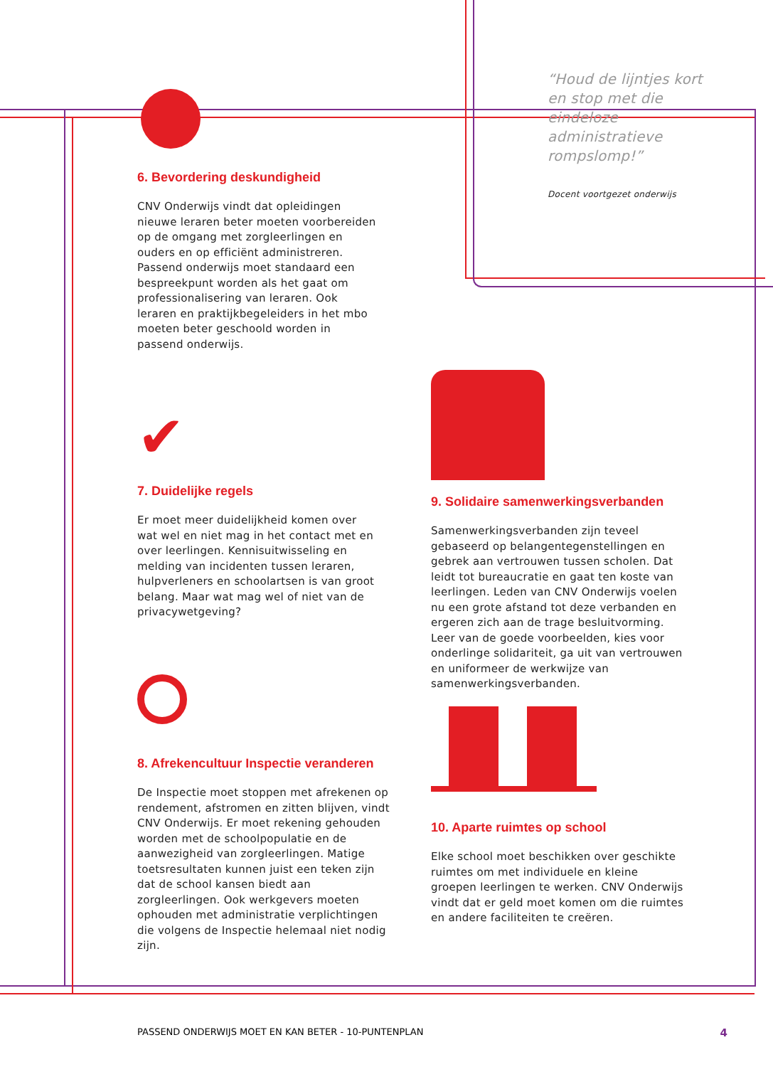“Houd de lijntjes kort en stop met die eindeloze administratieve rompslomp!”
Docent voortgezet onderwijs
6. Bevordering deskundigheid
CNV Onderwijs vindt dat opleidingen nieuwe leraren beter moeten voorbereiden op de omgang met zorgleerlingen en ouders en op efficiënt administreren. Passend onderwijs moet standaard een bespreekpunt worden als het gaat om professionalisering van leraren. Ook leraren en praktijkbegeleiders in het mbo moeten beter geschoold worden in passend onderwijs.
✔
7. Duidelijke regels
Er moet meer duidelijkheid komen over wat wel en niet mag in het contact met en over leerlingen. Kennisuitwisseling en melding van incidenten tussen leraren, hulpverleners en schoolartsen is van groot belang. Maar wat mag wel of niet van de privacywetgeving?
8. Afrekencultuur Inspectie veranderen
De Inspectie moet stoppen met afrekenen op rendement, afstromen en zitten blijven, vindt CNV Onderwijs. Er moet rekening gehouden worden met de schoolpopulatie en de aanwezigheid van zorgleerlingen. Matige toetsresultaten kunnen juist een teken zijn dat de school kansen biedt aan zorgleerlingen. Ook werkgevers moeten ophouden met administratie verplichtingen die volgens de Inspectie helemaal niet nodig zijn.
9. Solidaire samenwerkingsverbanden
Samenwerkingsverbanden zijn teveel gebaseerd op belangentegenstellingen en gebrek aan vertrouwen tussen scholen. Dat leidt tot bureaucratie en gaat ten koste van leerlingen. Leden van CNV Onderwijs voelen nu een grote afstand tot deze verbanden en ergeren zich aan de trage besluitvorming. Leer van de goede voorbeelden, kies voor onderlinge solidariteit, ga uit van vertrouwen en uniformeer de werkwijze van samenwerkingsverbanden.
10. Aparte ruimtes op school
Elke school moet beschikken over geschikte ruimtes om met individuele en kleine groepen leerlingen te werken. CNV Onderwijs vindt dat er geld moet komen om die ruimtes en andere faciliteiten te creëren.
PASSEND ONDERWIJS MOET EN KAN BETER - 10-PUNTENPLAN 4